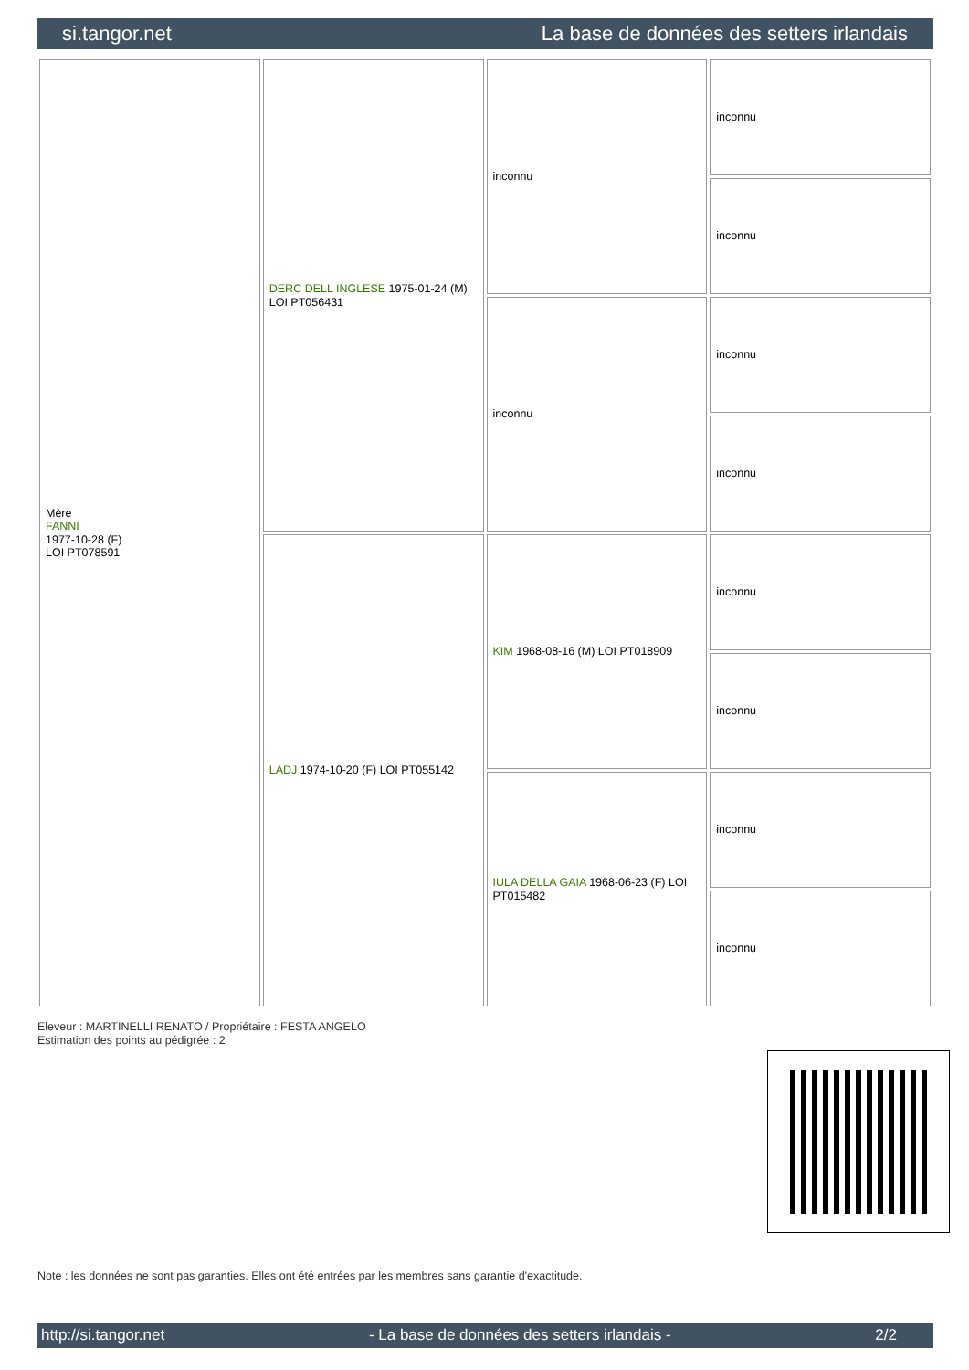si.tangor.net La base de données des setters irlandais
| Mère FANNI 1977-10-28 (F) LOI PT078591 | DERC DELL INGLESE 1975-01-24 (M) LOI PT056431 | inconnu | inconnu |
| | | | inconnu |
| | | inconnu | inconnu |
| | | | inconnu |
| | LADJ 1974-10-20 (F) LOI PT055142 | KIM 1968-08-16 (M) LOI PT018909 | inconnu |
| | | | inconnu |
| | | IULA DELLA GAIA 1968-06-23 (F) LOI PT015482 | inconnu |
| | | | inconnu |
Eleveur : MARTINELLI RENATO / Propriétaire : FESTA ANGELO
Estimation des points au pédigrée : 2
Note : les données ne sont pas garanties. Elles ont été entrées par les membres sans garantie d'exactitude.
http://si.tangor.net - La base de données des setters irlandais - 2/2